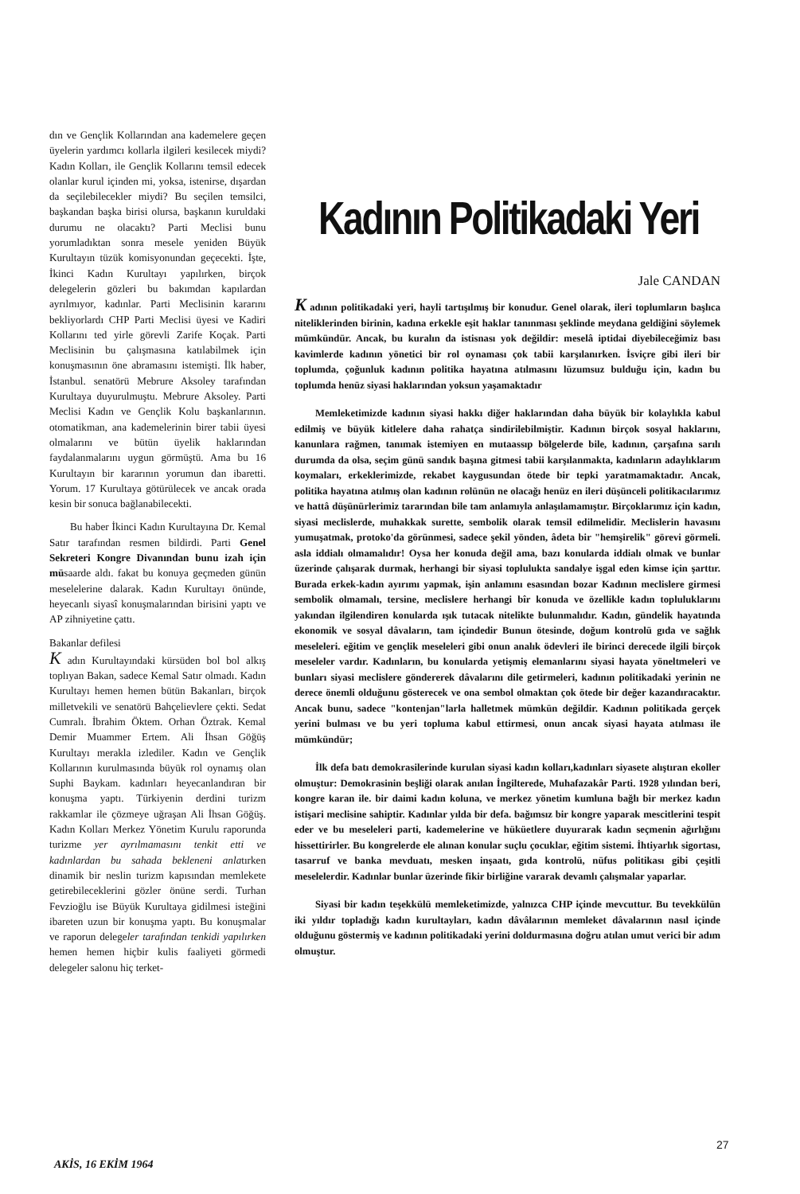dın ve Gençlik Kollarından ana kademelere geçen üyelerin yardımcı kollarla ilgileri kesilecek miydi? Kadın Kolları, ile Gençlik Kollarını temsil edecek olanlar kurul içinden mi, yoksa, istenirse, dışardan da seçilebilecekler miydi? Bu seçilen temsilci, başkandan başka birisi olursa, başkanın kuruldaki durumu ne olacaktı? Parti Meclisi bunu yorumladıktan sonra mesele yeniden Büyük Kurultayın tüzük komisyonundan geçecekti. İşte, İkinci Kadın Kurultayı yapılırken, birçok delegelerin gözleri bu bakımdan kapılardan ayrılmıyor, kadınlar. Parti Meclisinin kararını bekliyorlardı CHP Parti Meclisi üyesi ve Kadiri Kollarını ted yirle görevli Zarife Koçak. Parti Meclisinin bu çalışmasına katılabilmek için konuşmasının öne abramasını istemişti. İlk haber, İstanbul. senatörü Mebrure Aksoley tarafından Kurultaya duyurulmuştu. Mebrure Aksoley. Parti Meclisi Kadın ve Gençlik Kolu başkanlarının. otomatikman, ana kademelerinin birer tabii üyesi olmalarını ve bütün üyelik haklarından faydalanmalarını uygun görmüştü. Ama bu 16 Kurultayın bir kararının yorumun dan ibaretti. Yorum. 17 Kurultaya götürülecek ve ancak orada kesin bir sonuca bağlanabilecekti.
Bu haber İkinci Kadın Kurultayına Dr. Kemal Satır tarafından resmen bildirdi. Parti Genel Sekreteri Kongre Divanından bunu izah için müsaarde aldı. fakat bu konuya geçmeden günün meselelerine dalarak. Kadın Kurultayı önünde, heyecanlı siyasî konuşmalarından birisini yaptı ve AP zihniyetine çattı.
Bakanlar defilesi
K adın Kurultayındaki kürsüden bol bol alkış toplıyan Bakan, sadece Kemal Satır olmadı. Kadın Kurultayı hemen hemen bütün Bakanları, birçok milletvekili ve senatörü Bahçelievlere çekti. Sedat Cumralı. İbrahim Öktem. Orhan Öztrak. Kemal Demir Muammer Ertem. Ali İhsan Göğüş Kurultayı merakla izlediler. Kadın ve Gençlik Kollarının kurulmasında büyük rol oynamış olan Suphi Baykam. kadınları heyecanlandıran bir konuşma yaptı. Türkiyenin derdini turizm rakkamlar ile çözmeye uğraşan Ali İhsan Göğüş. Kadın Kolları Merkez Yönetim Kurulu raporunda turizme yer ayrılmamasını tenkit etti ve kadınlardan bu sahada bekleneni anlatırken dinamik bir neslin turizm kapısından memlekete getirebileceklerini gözler önüne serdi. Turhan Fevzioğlu ise Büyük Kurultaya gidilmesi isteğini ibareten uzun bir konuşma yaptı. Bu konuşmalar ve raporun delegeler tarafından tenkidi yapılırken hemen hemen hiçbir kulis faaliyeti görmedi delegeler salonu hiç terket-
Kadının Politikadaki Yeri
Jale CANDAN
K adının politikadaki yeri, hayli tartışılmış bir konudur. Genel olarak, ileri toplumların başlıca niteliklerinden birinin, kadına erkekle eşit haklar tanınması şeklinde meydana geldiğini söylemek mümkündür. Ancak, bu kuralın da istisnası yok değildir: meselâ iptidai diyebileceğimiz bası kavimlerde kadının yönetici bir rol oynaması çok tabii karşılanırken. İsviçre gibi ileri bir toplumda, çoğunluk kadının politika hayatına atılmasını lüzumsuz bulduğu için, kadın bu toplumda henüz siyasi haklarından yoksun yaşamaktadır
Memleketimizde kadının siyasi hakkı diğer haklarından daha büyük bir kolaylıkla kabul edilmiş ve büyük kitlelere daha rahatça sindirilebilmiştir. Kadının birçok sosyal haklarını, kanunlara rağmen, tanımak istemiyen en mutaassıp bölgelerde bile, kadının, çarşafına sarılı durumda da olsa, seçim günü sandık başına gitmesi tabii karşılanmakta, kadınların adaylıklarım koymaları, erkeklerimizde, rekabet kaygusundan ötede bir tepki yaratmamaktadır. Ancak, politika hayatına atılmış olan kadının rolünün ne olacağı henüz en ileri düşünceli politikacılarımız ve hattâ düşünürlerimiz tararından bile tam anlamıyla anlaşılamamıştır. Birçoklarımız için kadın, siyasi meclislerde, muhakkak surette, sembolik olarak temsil edilmelidir. Meclislerin havasını yumuşatmak, protoko'da görünmesi, sadece şekil yönden, âdeta bir "hemşirelik" görevi görmeli. asla iddialı olmamalıdır! Oysa her konuda değil ama, bazı konularda iddialı olmak ve bunlar üzerinde çalışarak durmak, herhangi bir siyasi toplulukta sandalye işgal eden kimse için şarttır. Burada erkek-kadın ayırımı yapmak, işin anlamını esasından bozar Kadının meclislere girmesi sembolik olmamalı, tersine, meclislere herhangi bîr konuda ve özellikle kadın topluluklarını yakından ilgilendiren konularda ışık tutacak nitelikte bulunmalıdır. Kadın, gündelik hayatında ekonomik ve sosyal dâvaların, tam içindedir Bunun ötesinde, doğum kontrolü gıda ve sağlık meseleleri. eğitim ve gençlik meseleleri gibi onun analık ödevleri ile birinci derecede ilgili birçok meseleler vardır. Kadınların, bu konularda yetişmiş elemanlarını siyasi hayata yöneltmeleri ve bunları siyasi meclislere göndererek dâvalarını dile getirmeleri, kadının politikadaki yerinin ne derece önemli olduğunu gösterecek ve ona sembol olmaktan çok ötede bir değer kazandıracaktır. Ancak bunu, sadece "kontenjan"larla halletmek mümkün değildir. Kadının politikada gerçek yerini bulması ve bu yeri topluma kabul ettirmesi, onun ancak siyasi hayata atılması ile mümkündür;
İlk defa batı demokrasilerinde kurulan siyasi kadın kolları,kadınları siyasete alıştıran ekoller olmuştur: Demokrasinin beşliği olarak anılan İngilterede, Muhafazakâr Parti. 1928 yılından beri, kongre karan ile. bir daimi kadın koluna, ve merkez yönetim kumluna bağlı bir merkez kadın istişari meclisine sahiptir. Kadınlar yılda bir defa. bağımsız bir kongre yaparak mescitlerini tespit eder ve bu meseleleri parti, kademelerine ve hüküetlere duyurarak kadın seçmenin ağırlığını hissettirirler. Bu kongrelerde ele alınan konular suçlu çocuklar, eğitim sistemi. İhtiyarlık sigortası, tasarruf ve banka mevduatı, mesken inşaatı, gıda kontrolü, nüfus politikası gibi çeşitli meselelerdir. Kadınlar bunlar üzerinde fikir birliğine vararak devamlı çalışmalar yaparlar.
Siyasi bir kadın teşekkülü memleketimizde, yalnızca CHP içinde mevcuttur. Bu tevekkülün iki yıldır topladığı kadın kurultayları, kadın dâvâlarının memleket dâvalarının nasıl içinde olduğunu göstermiş ve kadının politikadaki yerini doldurmasına doğru atılan umut verici bir adım olmuştur.
27
AKİS, 16 EKİM 1964